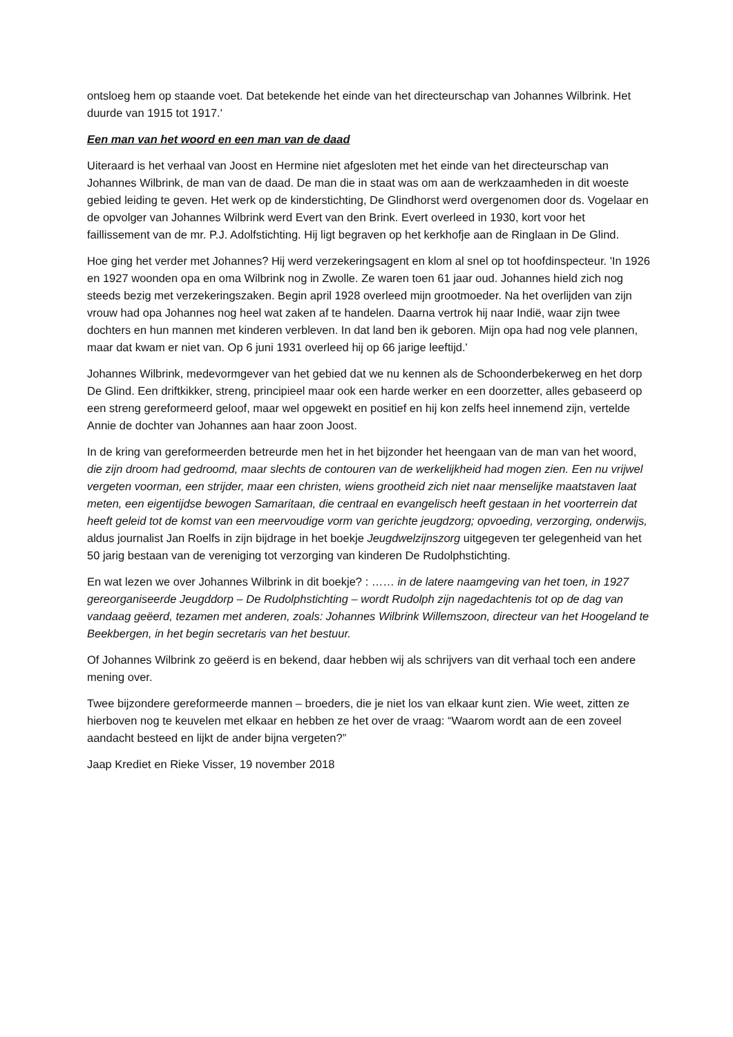ontsloeg hem op staande voet. Dat betekende het einde van het directeurschap van Johannes Wilbrink. Het duurde van 1915 tot 1917.'
Een man van het woord en een man van de daad
Uiteraard is het verhaal van Joost en Hermine niet afgesloten met het einde van het directeurschap van Johannes Wilbrink, de man van de daad. De man die in staat was om aan de werkzaamheden in dit woeste gebied leiding te geven. Het werk op de kinderstichting, De Glindhorst werd overgenomen door ds. Vogelaar en de opvolger van Johannes Wilbrink werd Evert van den Brink. Evert overleed in 1930, kort voor het faillissement van de mr. P.J. Adolfstichting. Hij ligt begraven op het kerkhofje aan de Ringlaan in De Glind.
Hoe ging het verder met Johannes? Hij werd verzekeringsagent en klom al snel op tot hoofdinspecteur. 'In 1926 en 1927 woonden opa en oma Wilbrink nog in Zwolle. Ze waren toen 61 jaar oud. Johannes hield zich nog steeds bezig met verzekeringszaken. Begin april 1928 overleed mijn grootmoeder. Na het overlijden van zijn vrouw had opa Johannes nog heel wat zaken af te handelen. Daarna vertrok hij naar Indië, waar zijn twee dochters en hun mannen met kinderen verbleven. In dat land ben ik geboren. Mijn opa had nog vele plannen, maar dat kwam er niet van. Op 6 juni 1931 overleed hij op 66 jarige leeftijd.'
Johannes Wilbrink, medevormgever van het gebied dat we nu kennen als de Schoonderbekerweg en het dorp De Glind. Een driftkikker, streng, principieel maar ook een harde werker en een doorzetter, alles gebaseerd op een streng gereformeerd geloof, maar wel opgewekt en positief en hij kon zelfs heel innemend zijn, vertelde Annie de dochter van Johannes aan haar zoon Joost.
In de kring van gereformeerden betreurde men het in het bijzonder het heengaan van de man van het woord, die zijn droom had gedroomd, maar slechts de contouren van de werkelijkheid had mogen zien. Een nu vrijwel vergeten voorman, een strijder, maar een christen, wiens grootheid zich niet naar menselijke maatstaven laat meten, een eigentijdse bewogen Samaritaan, die centraal en evangelisch heeft gestaan in het voorterrein dat heeft geleid tot de komst van een meervoudige vorm van gerichte jeugdzorg; opvoeding, verzorging, onderwijs, aldus journalist Jan Roelfs in zijn bijdrage in het boekje Jeugdwelzijnszorg uitgegeven ter gelegenheid van het 50 jarig bestaan van de vereniging tot verzorging van kinderen De Rudolphstichting.
En wat lezen we over Johannes Wilbrink in dit boekje? : …… in de latere naamgeving van het toen, in 1927 gereorganiseerde Jeugddorp – De Rudolphstichting – wordt Rudolph zijn nagedachtenis tot op de dag van vandaag geëerd, tezamen met anderen, zoals: Johannes Wilbrink Willemszoon, directeur van het Hoogeland te Beekbergen, in het begin secretaris van het bestuur.
Of Johannes Wilbrink zo geëerd is en bekend, daar hebben wij als schrijvers van dit verhaal toch een andere mening over.
Twee bijzondere gereformeerde mannen – broeders, die je niet los van elkaar kunt zien. Wie weet, zitten ze hierboven nog te keuvelen met elkaar en hebben ze het over de vraag: “Waarom wordt aan de een zoveel aandacht besteed en lijkt de ander bijna vergeten?”
Jaap Krediet en Rieke Visser, 19 november 2018